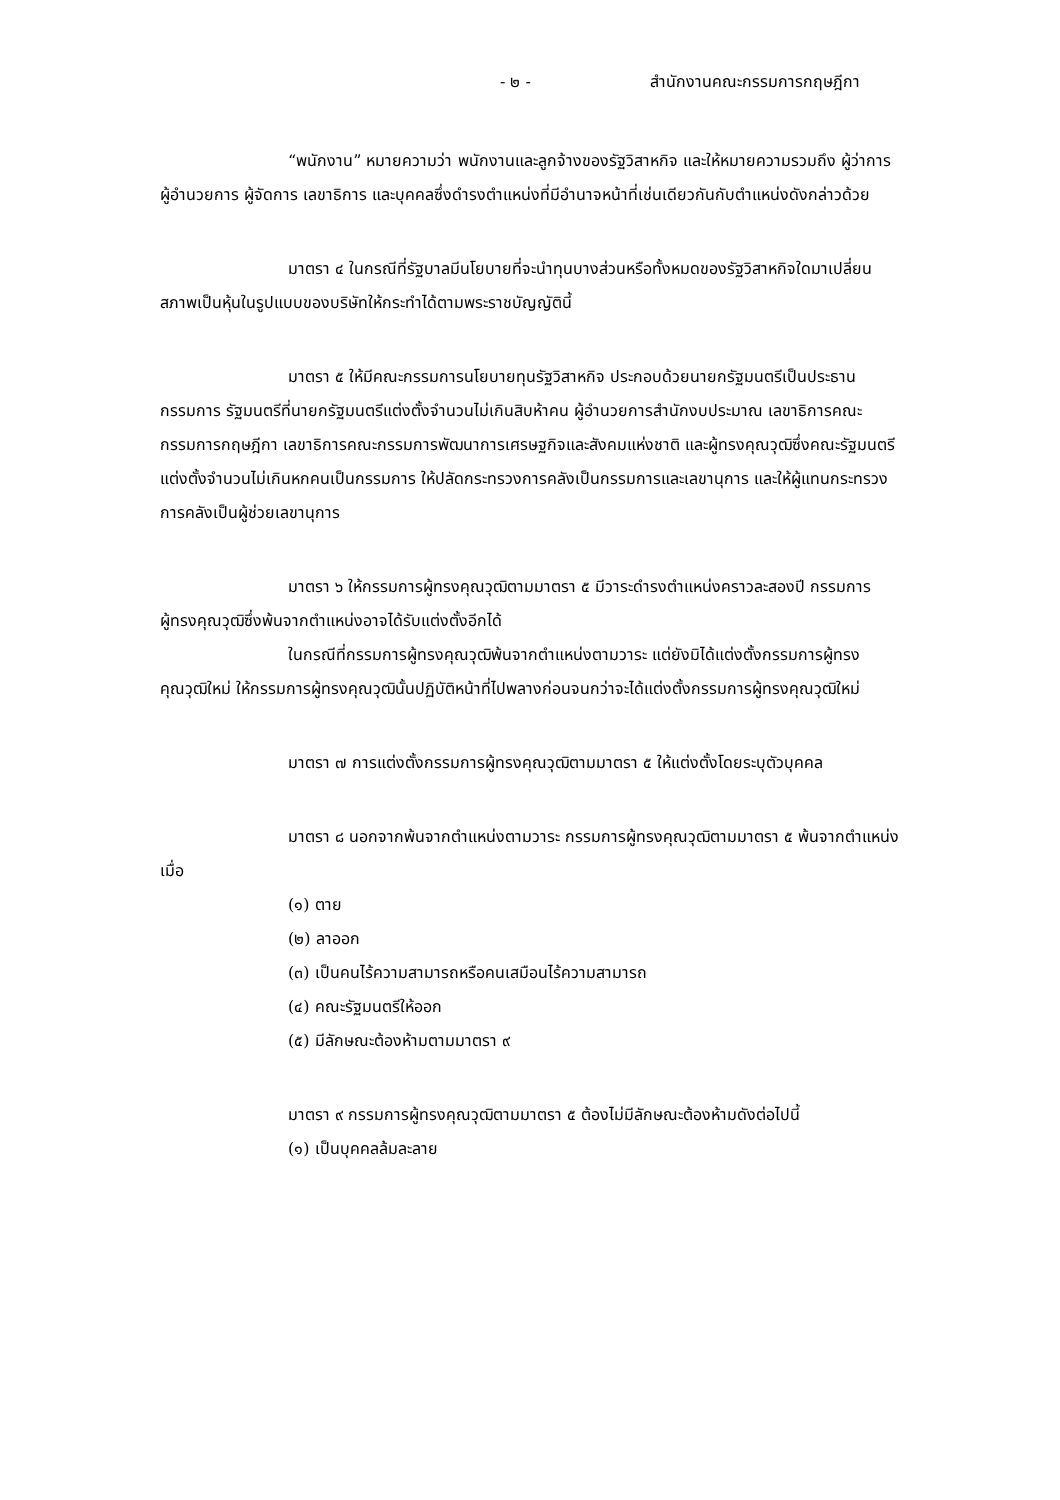- ๒ - สำนักงานคณะกรรมการกฤษฎีกา
“พนักงาน” หมายความว่า พนักงานและลูกจ้างของรัฐวิสาหกิจ และให้หมายความรวมถึง ผู้ว่าการ ผู้อำนวยการ ผู้จัดการ เลขาธิการ และบุคคลซึ่งดำรงตำแหน่งที่มีอำนาจหน้าที่เช่นเดียวกันกับตำแหน่งดังกล่าวด้วย
มาตรา ๔ ในกรณีที่รัฐบาลมีนโยบายที่จะนำทุนบางส่วนหรือทั้งหมดของรัฐวิสาหกิจใดมาเปลี่ยนสภาพเป็นหุ้นในรูปแบบของบริษัทให้กระทำได้ตามพระราชบัญญัตินี้
มาตรา ๕ ให้มีคณะกรรมการนโยบายทุนรัฐวิสาหกิจ ประกอบด้วยนายกรัฐมนตรีเป็นประธานกรรมการ รัฐมนตรีที่นายกรัฐมนตรีแต่งตั้งจำนวนไม่เกินสิบห้าคน ผู้อำนวยการสำนักงบประมาณ เลขาธิการคณะกรรมการกฤษฎีกา เลขาธิการคณะกรรมการพัฒนาการเศรษฐกิจและสังคมแห่งชาติ และผู้ทรงคุณวุฒิซึ่งคณะรัฐมนตรีแต่งตั้งจำนวนไม่เกินหกคนเป็นกรรมการ ให้ปลัดกระทรวงการคลังเป็นกรรมการและเลขานุการ และให้ผู้แทนกระทรวงการคลังเป็นผู้ช่วยเลขานุการ
มาตรา ๖ ให้กรรมการผู้ทรงคุณวุฒิตามมาตรา ๕ มีวาระดำรงตำแหน่งคราวละสองปี กรรมการผู้ทรงคุณวุฒิซึ่งพ้นจากตำแหน่งอาจได้รับแต่งตั้งอีกได้
ในกรณีที่กรรมการผู้ทรงคุณวุฒิพ้นจากตำแหน่งตามวาระ แต่ยังมิได้แต่งตั้งกรรมการผู้ทรงคุณวุฒิใหม่ ให้กรรมการผู้ทรงคุณวุฒินั้นปฏิบัติหน้าที่ไปพลางก่อนจนกว่าจะได้แต่งตั้งกรรมการผู้ทรงคุณวุฒิใหม่
มาตรา ๗ การแต่งตั้งกรรมการผู้ทรงคุณวุฒิตามมาตรา ๕ ให้แต่งตั้งโดยระบุตัวบุคคล
มาตรา ๘ นอกจากพ้นจากตำแหน่งตามวาระ กรรมการผู้ทรงคุณวุฒิตามมาตรา ๕ พ้นจากตำแหน่งเมื่อ
(๑) ตาย
(๒) ลาออก
(๓) เป็นคนไร้ความสามารถหรือคนเสมือนไร้ความสามารถ
(๔) คณะรัฐมนตรีให้ออก
(๕) มีลักษณะต้องห้ามตามมาตรา ๙
มาตรา ๙ กรรมการผู้ทรงคุณวุฒิตามมาตรา ๕ ต้องไม่มีลักษณะต้องห้ามดังต่อไปนี้
(๑) เป็นบุคคลล้มละลาย